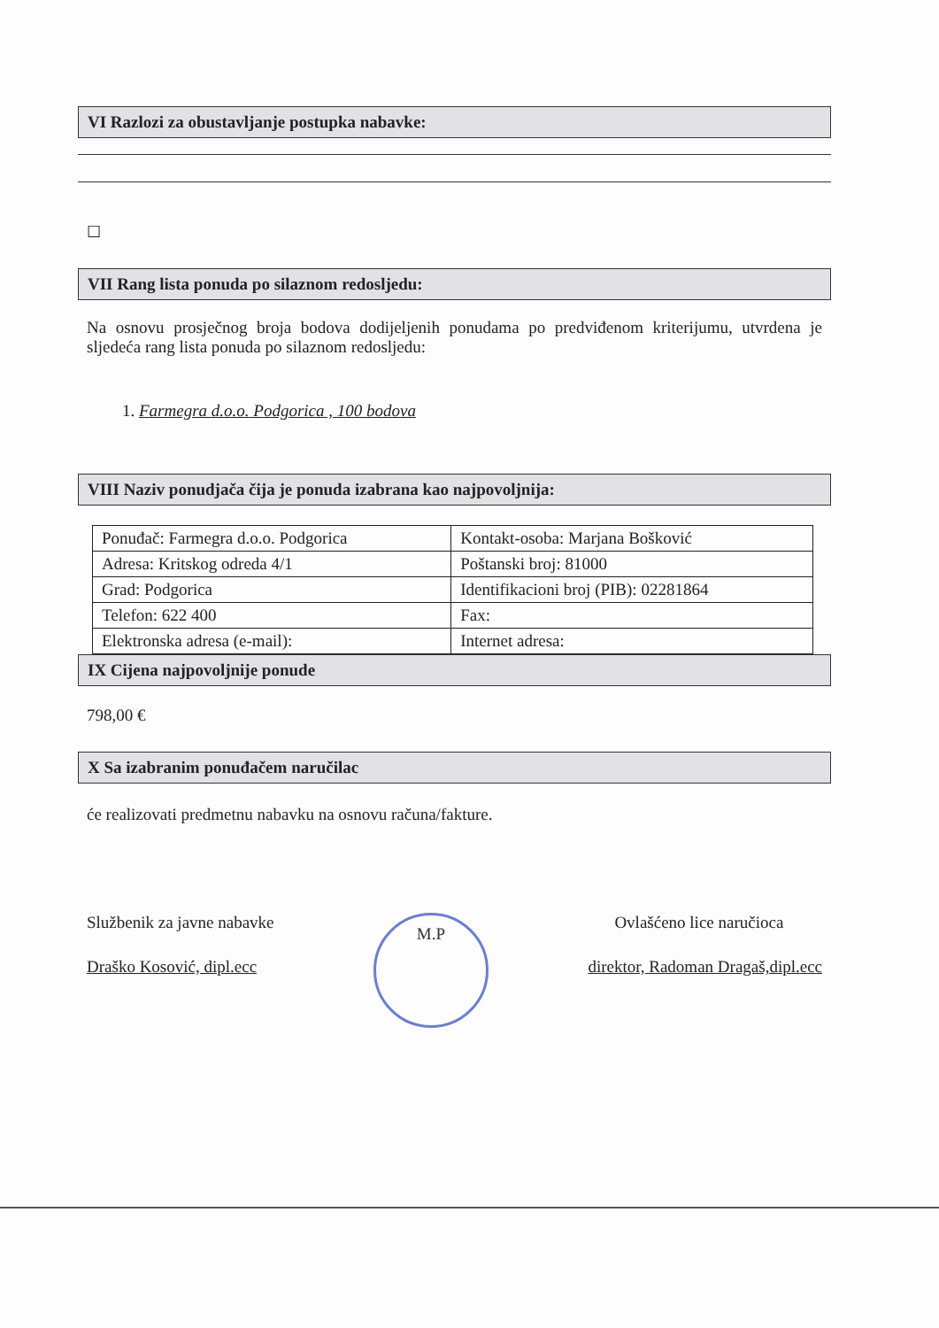VI Razlozi za obustavljanje postupka nabavke:
☐
VII Rang lista ponuda po silaznom redosljedu:
Na osnovu prosječnog broja bodova dodijeljenih ponudama po predviđenom kriterijumu, utvrdena je sljedeća rang lista ponuda po silaznom redosljedu:
1. Farmegra d.o.o. Podgorica , 100 bodova
VIII Naziv ponudjača čija je ponuda izabrana kao najpovoljnija:
| Ponuđač: Farmegra d.o.o. Podgorica | Kontakt-osoba: Marjana Bošković |
| Adresa: Kritskog odreda 4/1 | Poštanski broj: 81000 |
| Grad: Podgorica | Identifikacioni broj (PIB): 02281864 |
| Telefon: 622 400 | Fax: |
| Elektronska adresa (e-mail): | Internet adresa: |
IX Cijena najpovoljnije ponude
798,00 €
X Sa izabranim ponuđačem naručilac
će realizovati predmetnu nabavku na osnovu računa/fakture.
Službenik za javne nabavke
Draško Kosović, dipl.ecc
M.P
Ovlašćeno lice naručioca
direktor, Radoman Dragaš,dipl.ecc